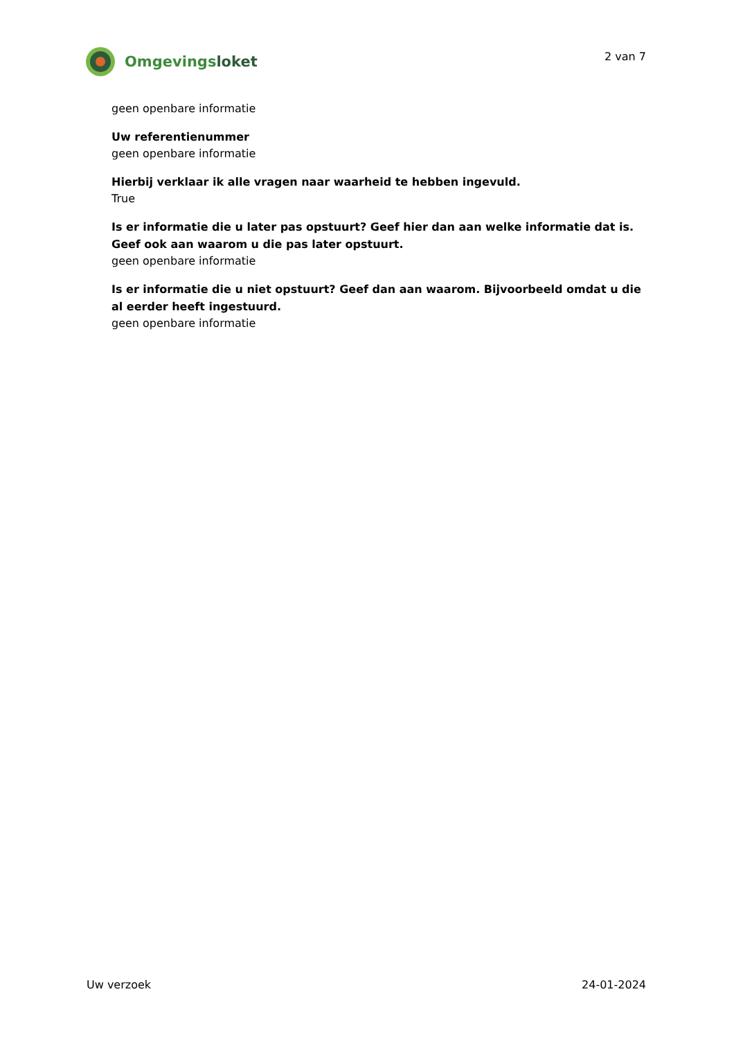Omgevingsloket
2 van 7
geen openbare informatie
Uw referentienummer
geen openbare informatie
Hierbij verklaar ik alle vragen naar waarheid te hebben ingevuld.
True
Is er informatie die u later pas opstuurt? Geef hier dan aan welke informatie dat is. Geef ook aan waarom u die pas later opstuurt.
geen openbare informatie
Is er informatie die u niet opstuurt? Geef dan aan waarom. Bijvoorbeeld omdat u die al eerder heeft ingestuurd.
geen openbare informatie
Uw verzoek 24-01-2024